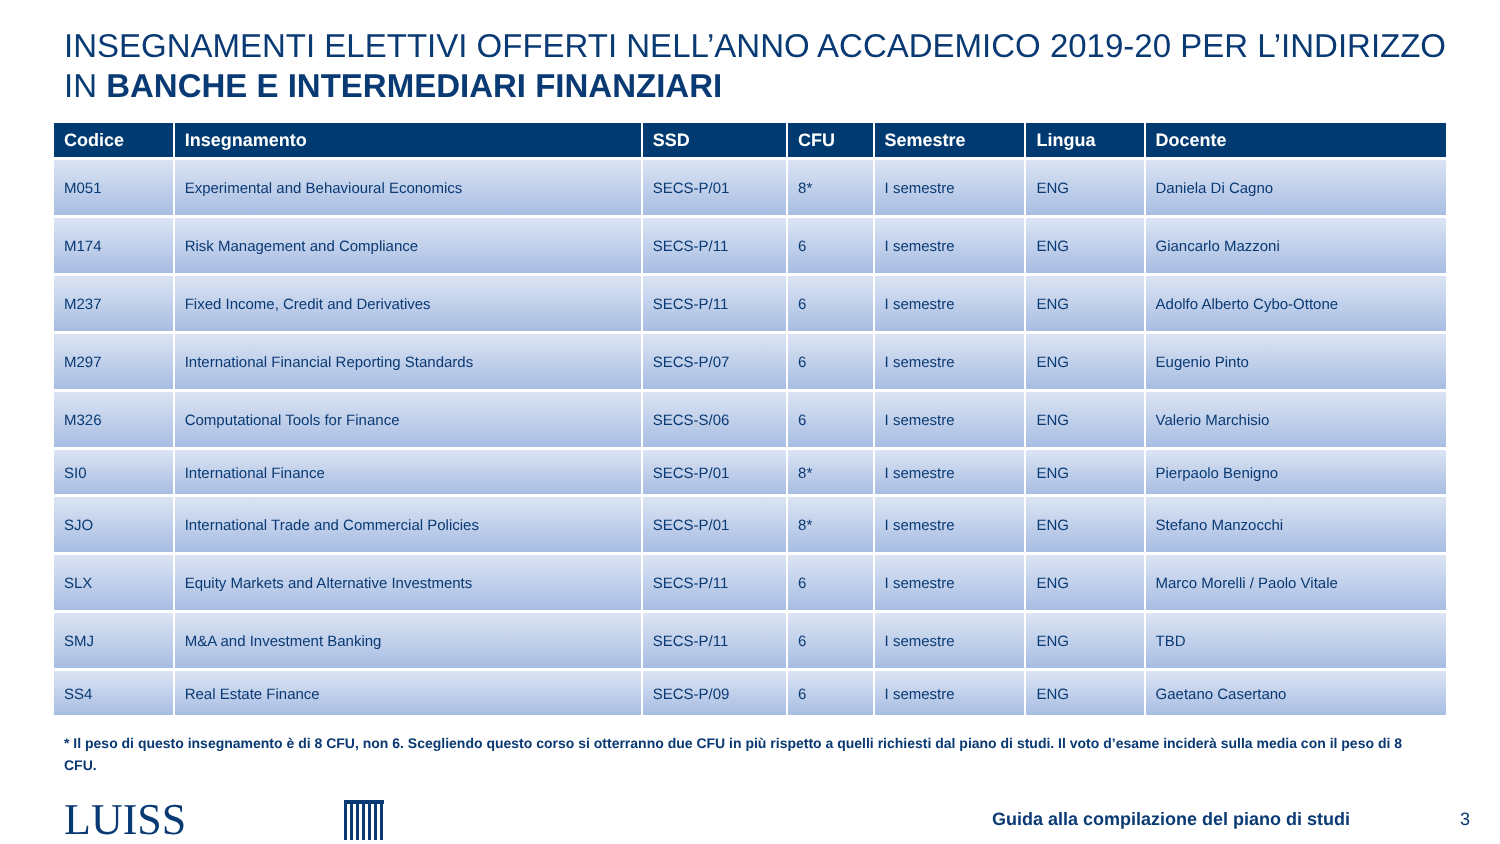INSEGNAMENTI ELETTIVI OFFERTI NELL’ANNO ACCADEMICO 2019-20 PER L’INDIRIZZO
IN BANCHE E INTERMEDIARI FINANZIARI
| Codice | Insegnamento | SSD | CFU | Semestre | Lingua | Docente |
| --- | --- | --- | --- | --- | --- | --- |
| M051 | Experimental and Behavioural Economics | SECS-P/01 | 8* | I semestre | ENG | Daniela Di Cagno |
| M174 | Risk Management and Compliance | SECS-P/11 | 6 | I semestre | ENG | Giancarlo Mazzoni |
| M237 | Fixed Income, Credit and Derivatives | SECS-P/11 | 6 | I semestre | ENG | Adolfo Alberto Cybo-Ottone |
| M297 | International Financial Reporting Standards | SECS-P/07 | 6 | I semestre | ENG | Eugenio Pinto |
| M326 | Computational Tools for Finance | SECS-S/06 | 6 | I semestre | ENG | Valerio Marchisio |
| SI0 | International Finance | SECS-P/01 | 8* | I semestre | ENG | Pierpaolo Benigno |
| SJO | International Trade and Commercial Policies | SECS-P/01 | 8* | I semestre | ENG | Stefano Manzocchi |
| SLX | Equity Markets and Alternative Investments | SECS-P/11 | 6 | I semestre | ENG | Marco Morelli / Paolo Vitale |
| SMJ | M&A and Investment Banking | SECS-P/11 | 6 | I semestre | ENG | TBD |
| SS4 | Real Estate Finance | SECS-P/09 | 6 | I semestre | ENG | Gaetano Casertano |
* Il peso di questo insegnamento è di 8 CFU, non 6. Scegliendo questo corso si otterranno due CFU in più rispetto a quelli richiesti dal piano di studi. Il voto d’esame inciderà sulla media con il peso di 8 CFU.
LUISS
Guida alla compilazione del piano di studi
3